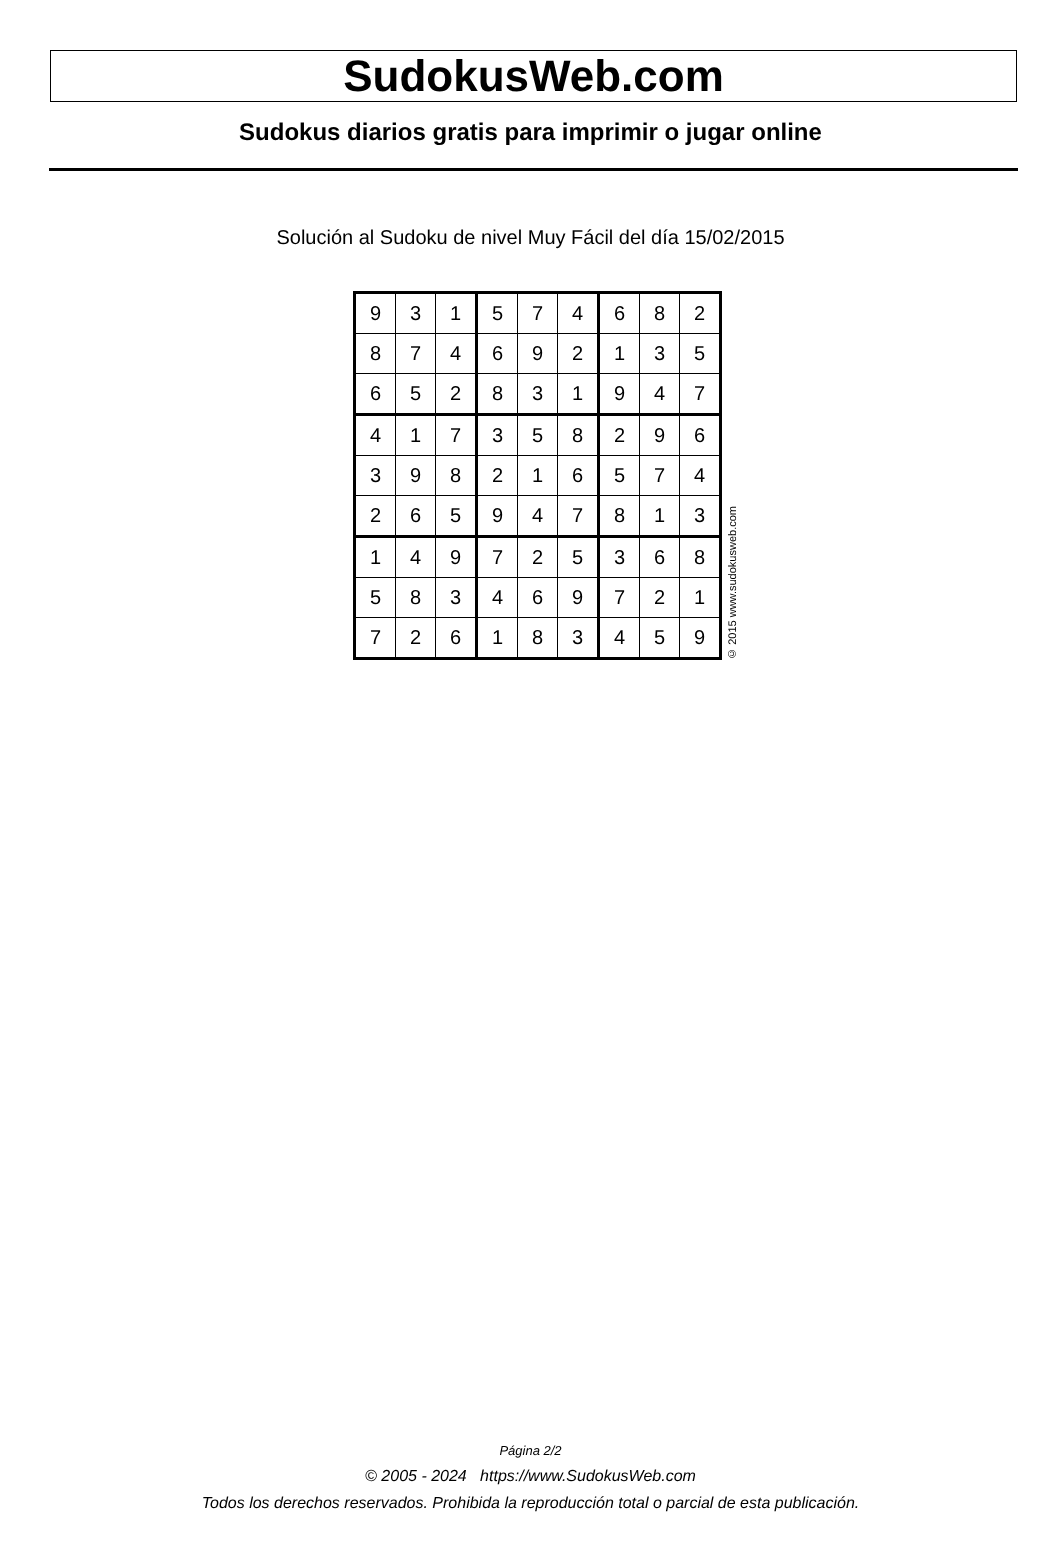SudokusWeb.com
Sudokus diarios gratis para imprimir o jugar online
Solución al Sudoku de nivel Muy Fácil del día 15/02/2015
| 9 | 3 | 1 | 5 | 7 | 4 | 6 | 8 | 2 |
| 8 | 7 | 4 | 6 | 9 | 2 | 1 | 3 | 5 |
| 6 | 5 | 2 | 8 | 3 | 1 | 9 | 4 | 7 |
| 4 | 1 | 7 | 3 | 5 | 8 | 2 | 9 | 6 |
| 3 | 9 | 8 | 2 | 1 | 6 | 5 | 7 | 4 |
| 2 | 6 | 5 | 9 | 4 | 7 | 8 | 1 | 3 |
| 1 | 4 | 9 | 7 | 2 | 5 | 3 | 6 | 8 |
| 5 | 8 | 3 | 4 | 6 | 9 | 7 | 2 | 1 |
| 7 | 2 | 6 | 1 | 8 | 3 | 4 | 5 | 9 |
© 2015 www.sudokusweb.com
Página 2/2
© 2005 - 2024 https://www.SudokusWeb.com
Todos los derechos reservados. Prohibida la reproducción total o parcial de esta publicación.